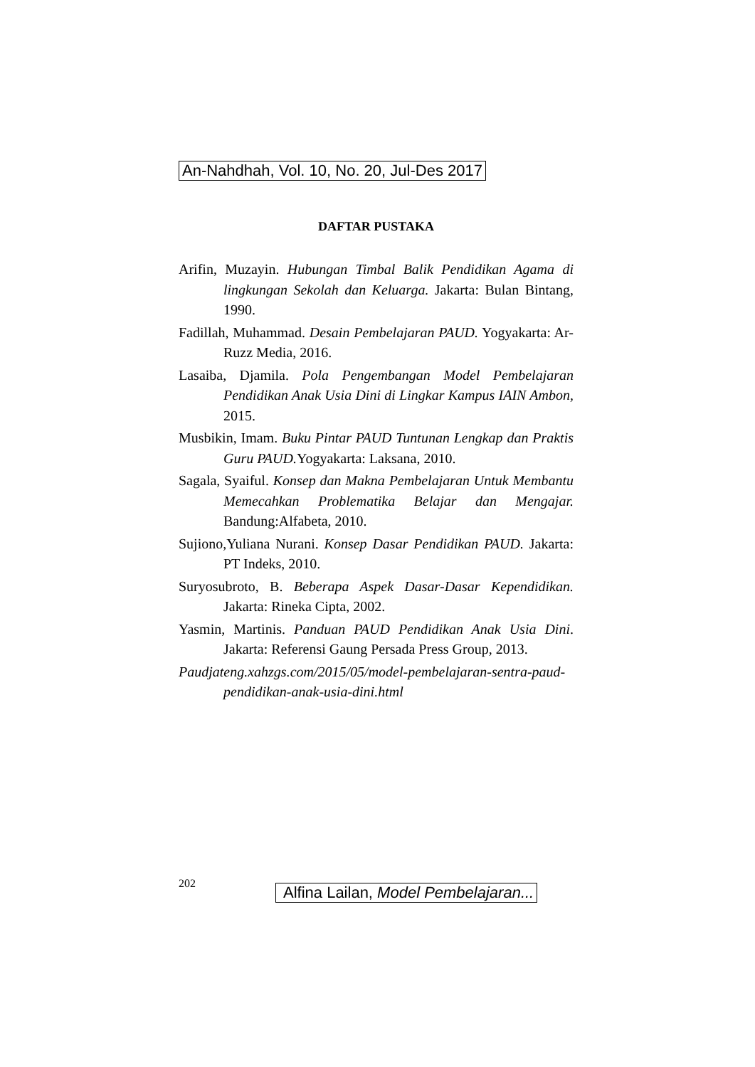An-Nahdhah, Vol. 10, No. 20, Jul-Des 2017
DAFTAR PUSTAKA
Arifin, Muzayin. Hubungan Timbal Balik Pendidikan Agama di lingkungan Sekolah dan Keluarga. Jakarta: Bulan Bintang, 1990.
Fadillah, Muhammad. Desain Pembelajaran PAUD. Yogyakarta: Ar-Ruzz Media, 2016.
Lasaiba, Djamila. Pola Pengembangan Model Pembelajaran Pendidikan Anak Usia Dini di Lingkar Kampus IAIN Ambon, 2015.
Musbikin, Imam. Buku Pintar PAUD Tuntunan Lengkap dan Praktis Guru PAUD. Yogyakarta: Laksana, 2010.
Sagala, Syaiful. Konsep dan Makna Pembelajaran Untuk Membantu Memecahkan Problematika Belajar dan Mengajar. Bandung:Alfabeta, 2010.
Sujiono,Yuliana Nurani. Konsep Dasar Pendidikan PAUD. Jakarta: PT Indeks, 2010.
Suryosubroto, B. Beberapa Aspek Dasar-Dasar Kependidikan. Jakarta: Rineka Cipta, 2002.
Yasmin, Martinis. Panduan PAUD Pendidikan Anak Usia Dini. Jakarta: Referensi Gaung Persada Press Group, 2013.
Paudjateng.xahzgs.com/2015/05/model-pembelajaran-sentra-paud-pendidikan-anak-usia-dini.html
202 Alfina Lailan, Model Pembelajaran...